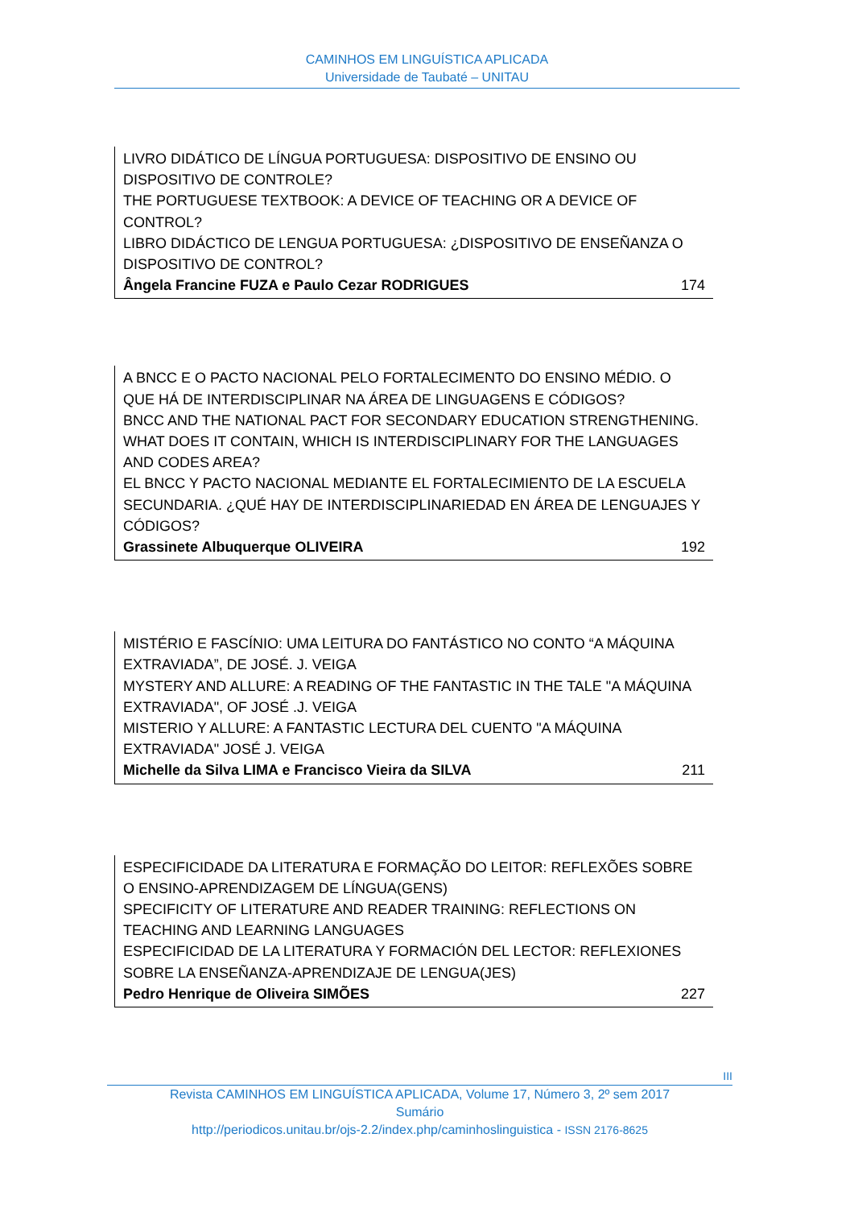CAMINHOS EM LINGUÍSTICA APLICADA
Universidade de Taubaté – UNITAU
LIVRO DIDÁTICO DE LÍNGUA PORTUGUESA: DISPOSITIVO DE ENSINO OU DISPOSITIVO DE CONTROLE?
THE PORTUGUESE TEXTBOOK: A DEVICE OF TEACHING OR A DEVICE OF CONTROL?
LIBRO DIDÁCTICO DE LENGUA PORTUGUESA: ¿DISPOSITIVO DE ENSEÑANZA O DISPOSITIVO DE CONTROL?
Ângela Francine FUZA e Paulo Cezar RODRIGUES 174
A BNCC E O PACTO NACIONAL PELO FORTALECIMENTO DO ENSINO MÉDIO. O QUE HÁ DE INTERDISCIPLINAR NA ÁREA DE LINGUAGENS E CÓDIGOS?
BNCC AND THE NATIONAL PACT FOR SECONDARY EDUCATION STRENGTHENING. WHAT DOES IT CONTAIN, WHICH IS INTERDISCIPLINARY FOR THE LANGUAGES AND CODES AREA?
EL BNCC Y PACTO NACIONAL MEDIANTE EL FORTALECIMIENTO DE LA ESCUELA SECUNDARIA. ¿QUÉ HAY DE INTERDISCIPLINARIEDAD EN ÁREA DE LENGUAJES Y CÓDIGOS?
Grassinete Albuquerque OLIVEIRA 192
MISTÉRIO E FASCÍNIO: UMA LEITURA DO FANTÁSTICO NO CONTO “A MÁQUINA EXTRAVIADA”, DE JOSÉ. J. VEIGA
MYSTERY AND ALLURE: A READING OF THE FANTASTIC IN THE TALE "A MÁQUINA EXTRAVIADA", OF JOSÉ .J. VEIGA
MISTERIO Y ALLURE: A FANTASTIC LECTURA DEL CUENTO "A MÁQUINA EXTRAVIADA" JOSÉ J. VEIGA
Michelle da Silva LIMA e Francisco Vieira da SILVA 211
ESPECIFICIDADE DA LITERATURA E FORMAÇÃO DO LEITOR: REFLEXÕES SOBRE O ENSINO-APRENDIZAGEM DE LÍNGUA(GENS)
SPECIFICITY OF LITERATURE AND READER TRAINING: REFLECTIONS ON TEACHING AND LEARNING LANGUAGES
ESPECIFICIDAD DE LA LITERATURA Y FORMACIÓN DEL LECTOR: REFLEXIONES SOBRE LA ENSEÑANZA-APRENDIZAJE DE LENGUA(JES)
Pedro Henrique de Oliveira SIMÕES 227
III
Revista CAMINHOS EM LINGUÍSTICA APLICADA, Volume 17, Número 3, 2º sem 2017
Sumário
http://periodicos.unitau.br/ojs-2.2/index.php/caminhoslinguistica - ISSN 2176-8625